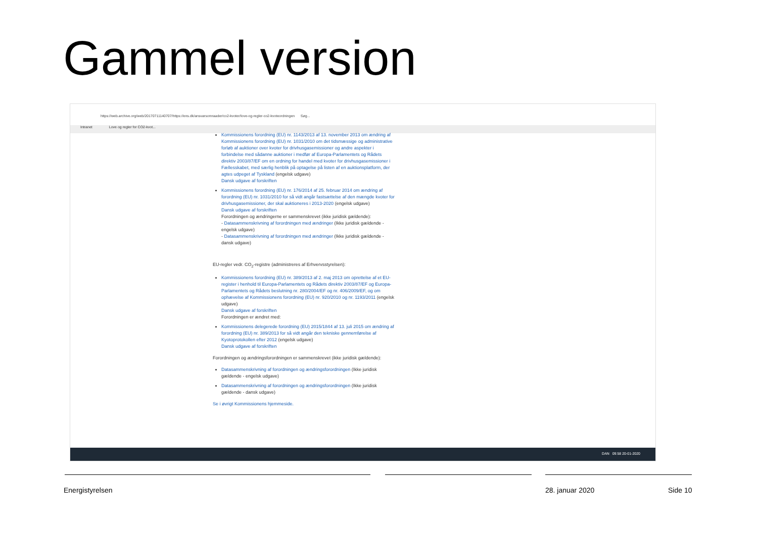Gammel version
https://web.archive.org/web/20170711140707/https://ens.dk/ansvarsomraader/co2-kvoter/love-og-regler-co2-kvoteordningen Søg...
Intranet Love og regler for CO2-kvot...
Kommissionens forordning (EU) nr. 1143/2013 af 13. november 2013 om ændring af Kommissionens forordning (EU) nr. 1031/2010 om det tidsmæssige og administrative forløb af auktioner over kvoter for drivhusgasemissioner og andre aspekter i forbindelse med sådanne auktioner i medfør af Europa-Parlamentets og Rådets direktiv 2003/87/EF om en ordning for handel med kvoter for drivhusgasemissioner i Fællesskabet, med særlig henblik på optagelse på listen af en auktionsplatform, der agtes udpeget af Tyskland (engelsk udgave)
Dansk udgave af forskriften
Kommissionens forordning (EU) nr. 176/2014 af 25. februar 2014 om ændring af forordning (EU) nr. 1031/2010 for så vidt angår fastsættelse af den mængde kvoter for drivhusgasemissioner, der skal auktioneres i 2013-2020 (engelsk udgave)
Dansk udgave af forskriften
Forordningen og ændringerne er sammenskrevet (ikke juridisk gældende):
- Datasammenskrivning af forordningen med ændringer (Ikke juridisk gældende - engelsk udgave)
- Datasammenskrivning af forordningen med ændringer (Ikke juridisk gældende - dansk udgave)
EU-regler vedr. CO<sub>2</sub>-registre (administreres af Erhvervsstyrelsen):
Kommissionens forordning (EU) nr. 389/2013 af 2. maj 2013 om oprettelse af et EU-register i henhold til Europa-Parlamentets og Rådets direktiv 2003/87/EF og Europa-Parlamentets og Rådets beslutning nr. 280/2004/EF og nr. 406/2009/EF, og om ophævelse af Kommissionens forordning (EU) nr. 920/2010 og nr. 1193/2011 (engelsk udgave)
Dansk udgave af forskriften
Forordningen er ændret med:
Kommissionens delegerede forordning (EU) 2015/1844 af 13. juli 2015 om ændring af forordning (EU) nr. 389/2013 for så vidt angår den tekniske gennemførelse af Kyotoprotokollen efter 2012 (engelsk udgave)
Dansk udgave af forskriften
Forordningen og ændringsforordningen er sammenskrevet (ikke juridisk gældende):
Datasammenskrivning af forordningen og ændringsforordningen (Ikke juridisk gældende - engelsk udgave)
Datasammenskrivning af forordningen og ændringsforordningen (Ikke juridisk gældende - dansk udgave)
Se i øvrigt Kommissionens hjemmeside.
DAN 09:58 20-01-2020
Energistyrelsen 28. januar 2020 Side 10